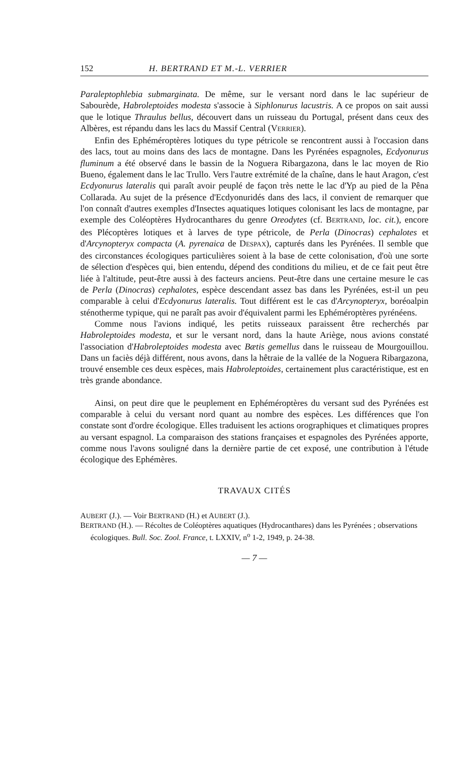152 H. BERTRAND ET M.-L. VERRIER
Paraleptophlebia submarginata. De même, sur le versant nord dans le lac supérieur de Sabourède, Habroleptoides modesta s'associe à Siphlonurus lacustris. A ce propos on sait aussi que le lotique Thraulus bellus, découvert dans un ruisseau du Portugal, présent dans ceux des Albères, est répandu dans les lacs du Massif Central (VERRIER).
Enfin des Ephéméroptères lotiques du type pétricole se rencontrent aussi à l'occasion dans des lacs, tout au moins dans des lacs de montagne. Dans les Pyrénées espagnoles, Ecdyonurus fluminum a été observé dans le bassin de la Noguera Ribargazona, dans le lac moyen de Rio Bueno, également dans le lac Trullo. Vers l'autre extrémité de la chaîne, dans le haut Aragon, c'est Ecdyonurus lateralis qui paraît avoir peuplé de façon très nette le lac d'Yp au pied de la Pêna Collarada. Au sujet de la présence d'Ecdyonuridés dans des lacs, il convient de remarquer que l'on connaît d'autres exemples d'Insectes aquatiques lotiques colonisant les lacs de montagne, par exemple des Coléoptères Hydrocanthares du genre Oreodytes (cf. BERTRAND, loc. cit.), encore des Plécoptères lotiques et à larves de type pétricole, de Perla (Dinocras) cephalotes et d'Arcynopteryx compacta (A. pyrenaica de DESPAX), capturés dans les Pyrénées. Il semble que des circonstances écologiques particulières soient à la base de cette colonisation, d'où une sorte de sélection d'espèces qui, bien entendu, dépend des conditions du milieu, et de ce fait peut être liée à l'altitude, peut-être aussi à des facteurs anciens. Peut-être dans une certaine mesure le cas de Perla (Dinocras) cephalotes, espèce descendant assez bas dans les Pyrénées, est-il un peu comparable à celui d'Ecdyonurus lateralis. Tout différent est le cas d'Arcynopteryx, boréoalpin sténotherme typique, qui ne paraît pas avoir d'équivalent parmi les Ephéméroptères pyrénéens.
Comme nous l'avions indiqué, les petits ruisseaux paraissent être recherchés par Habroleptoides modesta, et sur le versant nord, dans la haute Ariège, nous avions constaté l'association d'Habroleptoides modesta avec Bætis gemellus dans le ruisseau de Mourgouillou. Dans un faciès déjà différent, nous avons, dans la hêtraie de la vallée de la Noguera Ribargazona, trouvé ensemble ces deux espèces, mais Habroleptoides, certainement plus caractéristique, est en très grande abondance.
Ainsi, on peut dire que le peuplement en Ephéméroptères du versant sud des Pyrénées est comparable à celui du versant nord quant au nombre des espèces. Les différences que l'on constate sont d'ordre écologique. Elles traduisent les actions orographiques et climatiques propres au versant espagnol. La comparaison des stations françaises et espagnoles des Pyrénées apporte, comme nous l'avons souligné dans la dernière partie de cet exposé, une contribution à l'étude écologique des Ephémères.
TRAVAUX CITÉS
AUBERT (J.). — Voir BERTRAND (H.) et AUBERT (J.).
BERTRAND (H.). — Récoltes de Coléoptères aquatiques (Hydrocanthares) dans les Pyrénées ; observations écologiques. Bull. Soc. Zool. France, t. LXXIV, n<sup>o</sup> 1-2, 1949, p. 24-38.
— 7 —